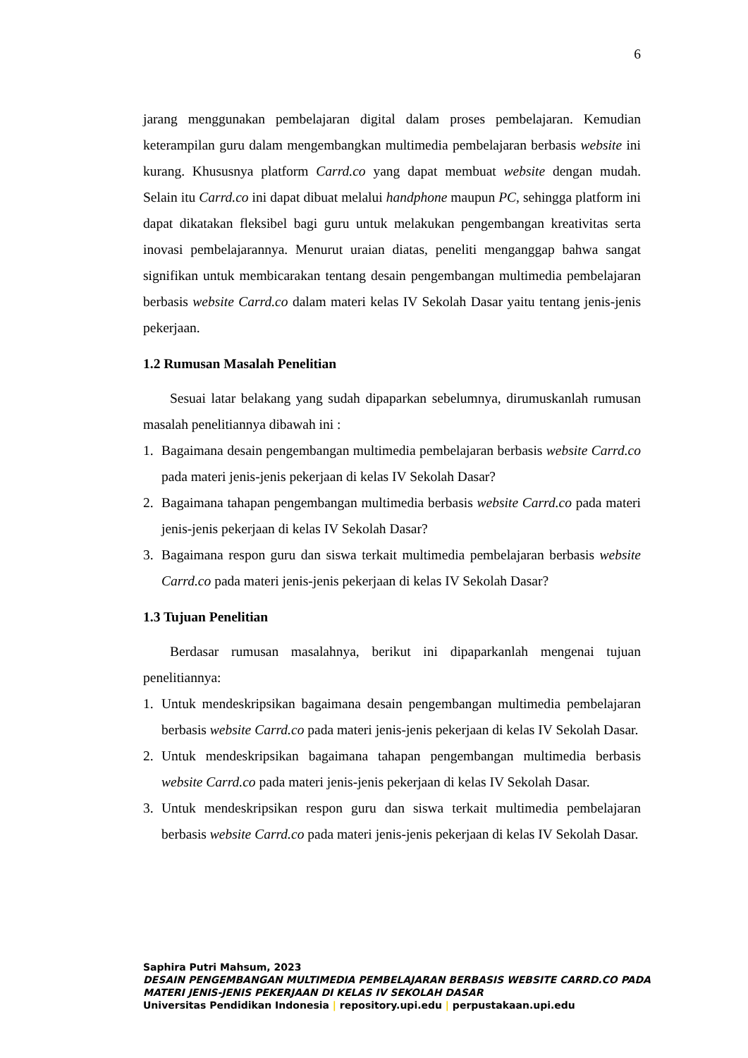6
jarang menggunakan pembelajaran digital dalam proses pembelajaran. Kemudian keterampilan guru dalam mengembangkan multimedia pembelajaran berbasis website ini kurang. Khususnya platform Carrd.co yang dapat membuat website dengan mudah. Selain itu Carrd.co ini dapat dibuat melalui handphone maupun PC, sehingga platform ini dapat dikatakan fleksibel bagi guru untuk melakukan pengembangan kreativitas serta inovasi pembelajarannya. Menurut uraian diatas, peneliti menganggap bahwa sangat signifikan untuk membicarakan tentang desain pengembangan multimedia pembelajaran berbasis website Carrd.co dalam materi kelas IV Sekolah Dasar yaitu tentang jenis-jenis pekerjaan.
1.2 Rumusan Masalah Penelitian
Sesuai latar belakang yang sudah dipaparkan sebelumnya, dirumuskanlah rumusan masalah penelitiannya dibawah ini :
1. Bagaimana desain pengembangan multimedia pembelajaran berbasis website Carrd.co pada materi jenis-jenis pekerjaan di kelas IV Sekolah Dasar?
2. Bagaimana tahapan pengembangan multimedia berbasis website Carrd.co pada materi jenis-jenis pekerjaan di kelas IV Sekolah Dasar?
3. Bagaimana respon guru dan siswa terkait multimedia pembelajaran berbasis website Carrd.co pada materi jenis-jenis pekerjaan di kelas IV Sekolah Dasar?
1.3 Tujuan Penelitian
Berdasar rumusan masalahnya, berikut ini dipaparkanlah mengenai tujuan penelitiannya:
1. Untuk mendeskripsikan bagaimana desain pengembangan multimedia pembelajaran berbasis website Carrd.co pada materi jenis-jenis pekerjaan di kelas IV Sekolah Dasar.
2. Untuk mendeskripsikan bagaimana tahapan pengembangan multimedia berbasis website Carrd.co pada materi jenis-jenis pekerjaan di kelas IV Sekolah Dasar.
3. Untuk mendeskripsikan respon guru dan siswa terkait multimedia pembelajaran berbasis website Carrd.co pada materi jenis-jenis pekerjaan di kelas IV Sekolah Dasar.
Saphira Putri Mahsum, 2023
DESAIN PENGEMBANGAN MULTIMEDIA PEMBELAJARAN BERBASIS WEBSITE CARRD.CO PADA
MATERI JENIS-JENIS PEKERJAAN DI KELAS IV SEKOLAH DASAR
Universitas Pendidikan Indonesia | repository.upi.edu | perpustakaan.upi.edu